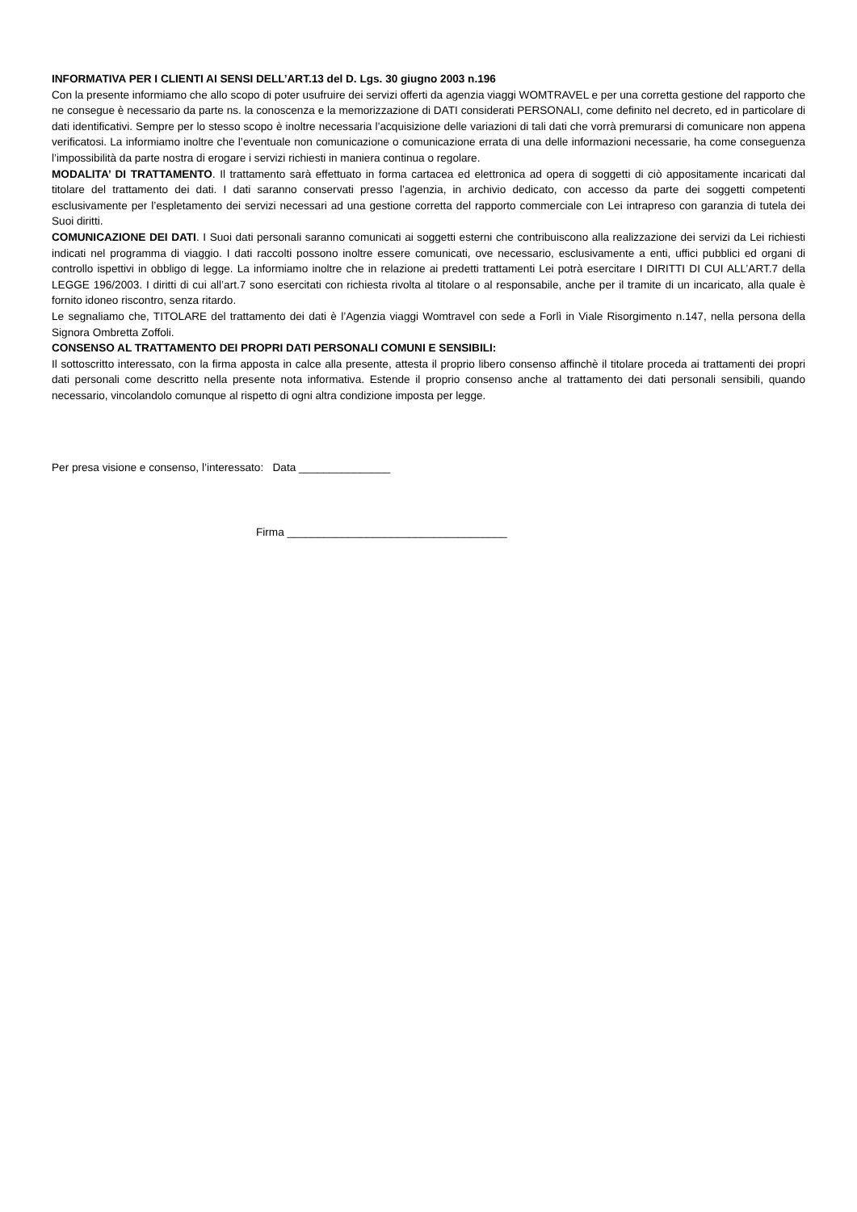INFORMATIVA PER I CLIENTI AI SENSI DELL’ART.13 del D. Lgs. 30 giugno 2003 n.196
Con la presente informiamo che allo scopo di poter usufruire dei servizi offerti da agenzia viaggi WOMTRAVEL e per una corretta gestione del rapporto che ne consegue è necessario da parte ns. la conoscenza e la memorizzazione di DATI considerati PERSONALI, come definito nel decreto, ed in particolare di dati identificativi. Sempre per lo stesso scopo è inoltre necessaria l’acquisizione delle variazioni di tali dati che vorrà premurarsi di comunicare non appena verificatosi. La informiamo inoltre che l’eventuale non comunicazione o comunicazione errata di una delle informazioni necessarie, ha come conseguenza l’impossibilità da parte nostra di erogare i servizi richiesti in maniera continua o regolare.
MODALITA’ DI TRATTAMENTO. Il trattamento sarà effettuato in forma cartacea ed elettronica ad opera di soggetti di ciò appositamente incaricati dal titolare del trattamento dei dati. I dati saranno conservati presso l’agenzia, in archivio dedicato, con accesso da parte dei soggetti competenti esclusivamente per l’espletamento dei servizi necessari ad una gestione corretta del rapporto commerciale con Lei intrapreso con garanzia di tutela dei Suoi diritti.
COMUNICAZIONE DEI DATI. I Suoi dati personali saranno comunicati ai soggetti esterni che contribuiscono alla realizzazione dei servizi da Lei richiesti indicati nel programma di viaggio. I dati raccolti possono inoltre essere comunicati, ove necessario, esclusivamente a enti, uffici pubblici ed organi di controllo ispettivi in obbligo di legge. La informiamo inoltre che in relazione ai predetti trattamenti Lei potrà esercitare I DIRITTI DI CUI ALL’ART.7 della LEGGE 196/2003. I diritti di cui all’art.7 sono esercitati con richiesta rivolta al titolare o al responsabile, anche per il tramite di un incaricato, alla quale è fornito idoneo riscontro, senza ritardo.
Le segnaliamo che, TITOLARE del trattamento dei dati è l’Agenzia viaggi Womtravel con sede a Forlì in Viale Risorgimento n.147, nella persona della Signora Ombretta Zoffoli.
CONSENSO AL TRATTAMENTO DEI PROPRI DATI PERSONALI COMUNI E SENSIBILI:
Il sottoscritto interessato, con la firma apposta in calce alla presente, attesta il proprio libero consenso affinchè il titolare proceda ai trattamenti dei propri dati personali come descritto nella presente nota informativa. Estende il proprio consenso anche al trattamento dei dati personali sensibili, quando necessario, vincolandolo comunque al rispetto di ogni altra condizione imposta per legge.
Per presa visione e consenso, l’interessato: Data _______________
Firma ____________________________________